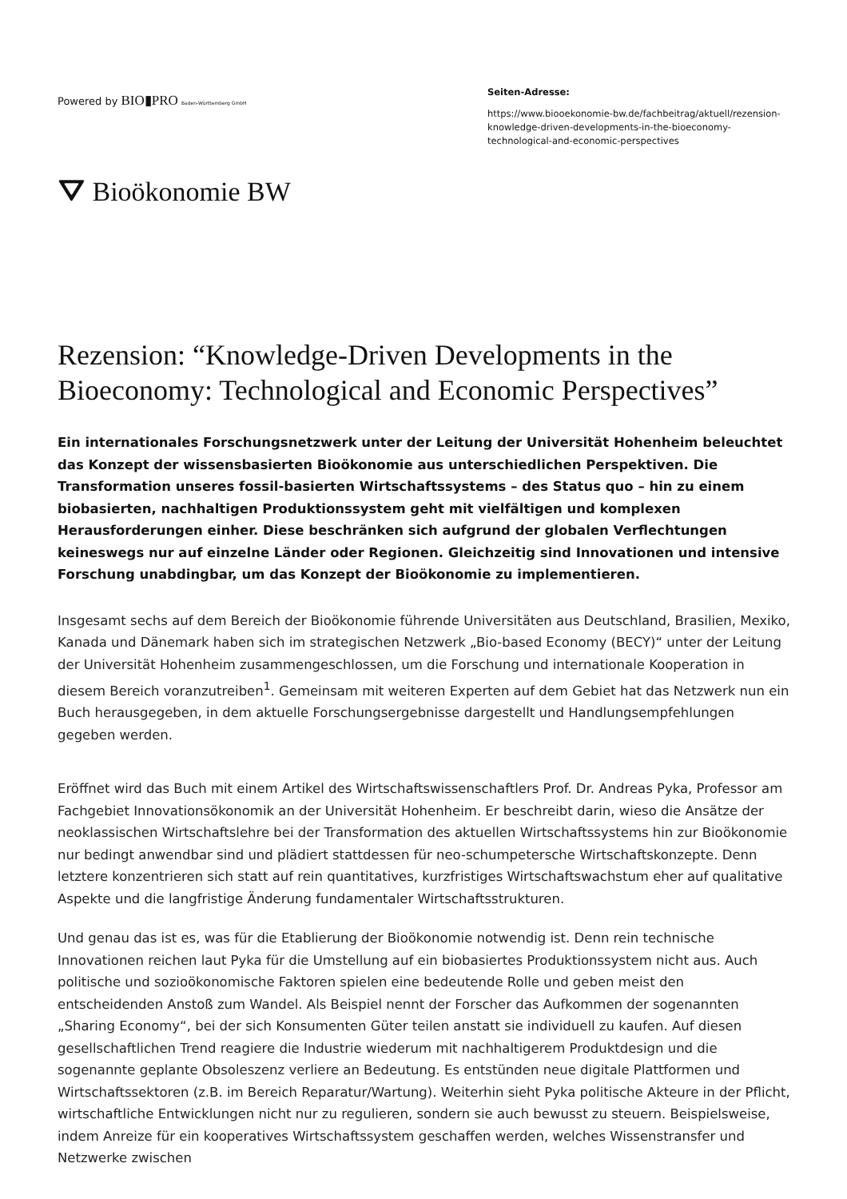Powered by BIO▮PRO Baden-Württemberg GmbH
Seiten-Adresse:
https://www.biooekonomie-bw.de/fachbeitrag/aktuell/rezension-knowledge-driven-developments-in-the-bioeconomy-technological-and-economic-perspectives
⛛ Bioökonomie BW
Rezension: “Knowledge-Driven Developments in the Bioeconomy: Technological and Economic Perspectives”
Ein internationales Forschungsnetzwerk unter der Leitung der Universität Hohenheim beleuchtet das Konzept der wissensbasierten Bioökonomie aus unterschiedlichen Perspektiven. Die Transformation unseres fossil-basierten Wirtschaftssystems – des Status quo – hin zu einem biobasierten, nachhaltigen Produktionssystem geht mit vielfältigen und komplexen Herausforderungen einher. Diese beschränken sich aufgrund der globalen Verflechtungen keineswegs nur auf einzelne Länder oder Regionen. Gleichzeitig sind Innovationen und intensive Forschung unabdingbar, um das Konzept der Bioökonomie zu implementieren.
Insgesamt sechs auf dem Bereich der Bioökonomie führende Universitäten aus Deutschland, Brasilien, Mexiko, Kanada und Dänemark haben sich im strategischen Netzwerk „Bio-based Economy (BECY)“ unter der Leitung der Universität Hohenheim zusammengeschlossen, um die Forschung und internationale Kooperation in diesem Bereich voranzutreiben<sup>1</sup>. Gemeinsam mit weiteren Experten auf dem Gebiet hat das Netzwerk nun ein Buch herausgegeben, in dem aktuelle Forschungsergebnisse dargestellt und Handlungsempfehlungen gegeben werden.
Eröffnet wird das Buch mit einem Artikel des Wirtschaftswissenschaftlers Prof. Dr. Andreas Pyka, Professor am Fachgebiet Innovationsökonomik an der Universität Hohenheim. Er beschreibt darin, wieso die Ansätze der neoklassischen Wirtschaftslehre bei der Transformation des aktuellen Wirtschaftssystems hin zur Bioökonomie nur bedingt anwendbar sind und plädiert stattdessen für neo-schumpetersche Wirtschaftskonzepte. Denn letztere konzentrieren sich statt auf rein quantitatives, kurzfristiges Wirtschaftswachstum eher auf qualitative Aspekte und die langfristige Änderung fundamentaler Wirtschaftsstrukturen.
Und genau das ist es, was für die Etablierung der Bioökonomie notwendig ist. Denn rein technische Innovationen reichen laut Pyka für die Umstellung auf ein biobasiertes Produktionssystem nicht aus. Auch politische und sozioökonomische Faktoren spielen eine bedeutende Rolle und geben meist den entscheidenden Anstoß zum Wandel. Als Beispiel nennt der Forscher das Aufkommen der sogenannten „Sharing Economy“, bei der sich Konsumenten Güter teilen anstatt sie individuell zu kaufen. Auf diesen gesellschaftlichen Trend reagiere die Industrie wiederum mit nachhaltigerem Produktdesign und die sogenannte geplante Obsoleszenz verliere an Bedeutung. Es entstünden neue digitale Plattformen und Wirtschaftssektoren (z.B. im Bereich Reparatur/Wartung). Weiterhin sieht Pyka politische Akteure in der Pflicht, wirtschaftliche Entwicklungen nicht nur zu regulieren, sondern sie auch bewusst zu steuern. Beispielsweise, indem Anreize für ein kooperatives Wirtschaftssystem geschaffen werden, welches Wissenstransfer und Netzwerke zwischen